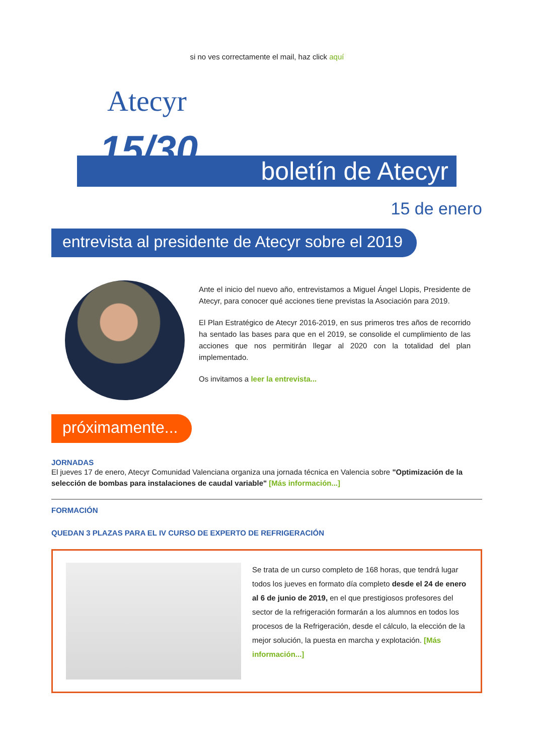si no ves correctamente el mail, haz click aquí
Atecyr
15/30
boletín de Atecyr
15 de enero
entrevista al presidente de Atecyr sobre el 2019
Ante el inicio del nuevo año, entrevistamos a Miguel Ángel Llopis, Presidente de Atecyr, para conocer qué acciones tiene previstas la Asociación para 2019.
El Plan Estratégico de Atecyr 2016-2019, en sus primeros tres años de recorrido ha sentado las bases para que en el 2019, se consolide el cumplimiento de las acciones que nos permitirán llegar al 2020 con la totalidad del plan implementado.
Os invitamos a leer la entrevista...
próximamente...
JORNADAS
El jueves 17 de enero, Atecyr Comunidad Valenciana organiza una jornada técnica en Valencia sobre "Optimización de la selección de bombas para instalaciones de caudal variable" [Más información...]
FORMACIÓN
QUEDAN 3 PLAZAS PARA EL IV CURSO DE EXPERTO DE REFRIGERACIÓN
Se trata de un curso completo de 168 horas, que tendrá lugar todos los jueves en formato día completo desde el 24 de enero al 6 de junio de 2019, en el que prestigiosos profesores del sector de la refrigeración formarán a los alumnos en todos los procesos de la Refrigeración, desde el cálculo, la elección de la mejor solución, la puesta en marcha y explotación. [Más información...]